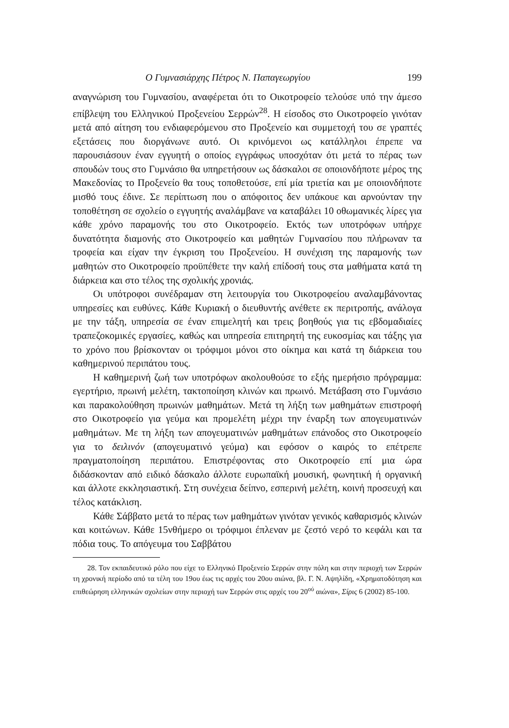Ο Γυμνασιάρχης Πέτρος Ν. Παπαγεωργίου 199
αναγνώριση του Γυμνασίου, αναφέρεται ότι το Οικοτροφείο τελούσε υπό την άμεσο επίβλεψη του Ελληνικού Προξενείου Σερρών<sup>28</sup>. Η είσοδος στο Οικοτροφείο γινόταν μετά από αίτηση του ενδιαφερόμενου στο Προξενείο και συμμετοχή του σε γραπτές εξετάσεις που διοργάνωνε αυτό. Οι κρινόμενοι ως κατάλληλοι έπρεπε να παρουσιάσουν έναν εγγυητή ο οποίος εγγράφως υποσχόταν ότι μετά το πέρας των σπουδών τους στο Γυμνάσιο θα υπηρετήσουν ως δάσκαλοι σε οποιονδήποτε μέρος της Μακεδονίας το Προξενείο θα τους τοποθετούσε, επί μία τριετία και με οποιονδήποτε μισθό τους έδινε. Σε περίπτωση που ο απόφοιτος δεν υπάκουε και αρνούνταν την τοποθέτηση σε σχολείο ο εγγυητής αναλάμβανε να καταβάλει 10 οθωμανικές λίρες για κάθε χρόνο παραμονής του στο Οικοτροφείο. Εκτός των υποτρόφων υπήρχε δυνατότητα διαμονής στο Οικοτροφείο και μαθητών Γυμνασίου που πλήρωναν τα τροφεία και είχαν την έγκριση του Προξενείου. Η συνέχιση της παραμονής των μαθητών στο Οικοτροφείο προϋπέθετε την καλή επίδοσή τους στα μαθήματα κατά τη διάρκεια και στο τέλος της σχολικής χρονιάς.
Οι υπότροφοι συνέδραμαν στη λειτουργία του Οικοτροφείου αναλαμβάνοντας υπηρεσίες και ευθύνες. Κάθε Κυριακή ο διευθυντής ανέθετε εκ περιτροπής, ανάλογα με την τάξη, υπηρεσία σε έναν επιμελητή και τρεις βοηθούς για τις εβδομαδιαίες τραπεζοκομικές εργασίες, καθώς και υπηρεσία επιτηρητή της ευκοσμίας και τάξης για το χρόνο που βρίσκονταν οι τρόφιμοι μόνοι στο οίκημα και κατά τη διάρκεια του καθημερινού περιπάτου τους.
Η καθημερινή ζωή των υποτρόφων ακολουθούσε το εξής ημερήσιο πρόγραμμα: εγερτήριο, πρωινή μελέτη, τακτοποίηση κλινών και πρωινό. Μετάβαση στο Γυμνάσιο και παρακολούθηση πρωινών μαθημάτων. Μετά τη λήξη των μαθημάτων επιστροφή στο Οικοτροφείο για γεύμα και προμελέτη μέχρι την έναρξη των απογευματινών μαθημάτων. Με τη λήξη των απογευματινών μαθημάτων επάνοδος στο Οικοτροφείο για το δειλινόν (απογευματινό γεύμα) και εφόσον ο καιρός το επέτρεπε πραγματοποίηση περιπάτου. Επιστρέφοντας στο Οικοτροφείο επί μια ώρα διδάσκονταν από ειδικό δάσκαλο άλλοτε ευρωπαϊκή μουσική, φωνητική ή οργανική και άλλοτε εκκλησιαστική. Στη συνέχεια δείπνο, εσπερινή μελέτη, κοινή προσευχή και τέλος κατάκλιση.
Κάθε Σάββατο μετά το πέρας των μαθημάτων γινόταν γενικός καθαρισμός κλινών και κοιτώνων. Κάθε 15νθήμερο οι τρόφιμοι έπλεναν με ζεστό νερό το κεφάλι και τα πόδια τους. Το απόγευμα του Σαββάτου
28. Τον εκπαιδευτικό ρόλο που είχε το Ελληνικό Προξενείο Σερρών στην πόλη και στην περιοχή των Σερρών τη χρονική περίοδο από τα τέλη του 19ου έως τις αρχές του 20ου αιώνα, βλ. Γ. Ν. Αψηλίδη, «Χρηματοδότηση και επιθεώρηση ελληνικών σχολείων στην περιοχή των Σερρών στις αρχές του 20<sup>ού</sup> αιώνα», Σίρις 6 (2002) 85-100.